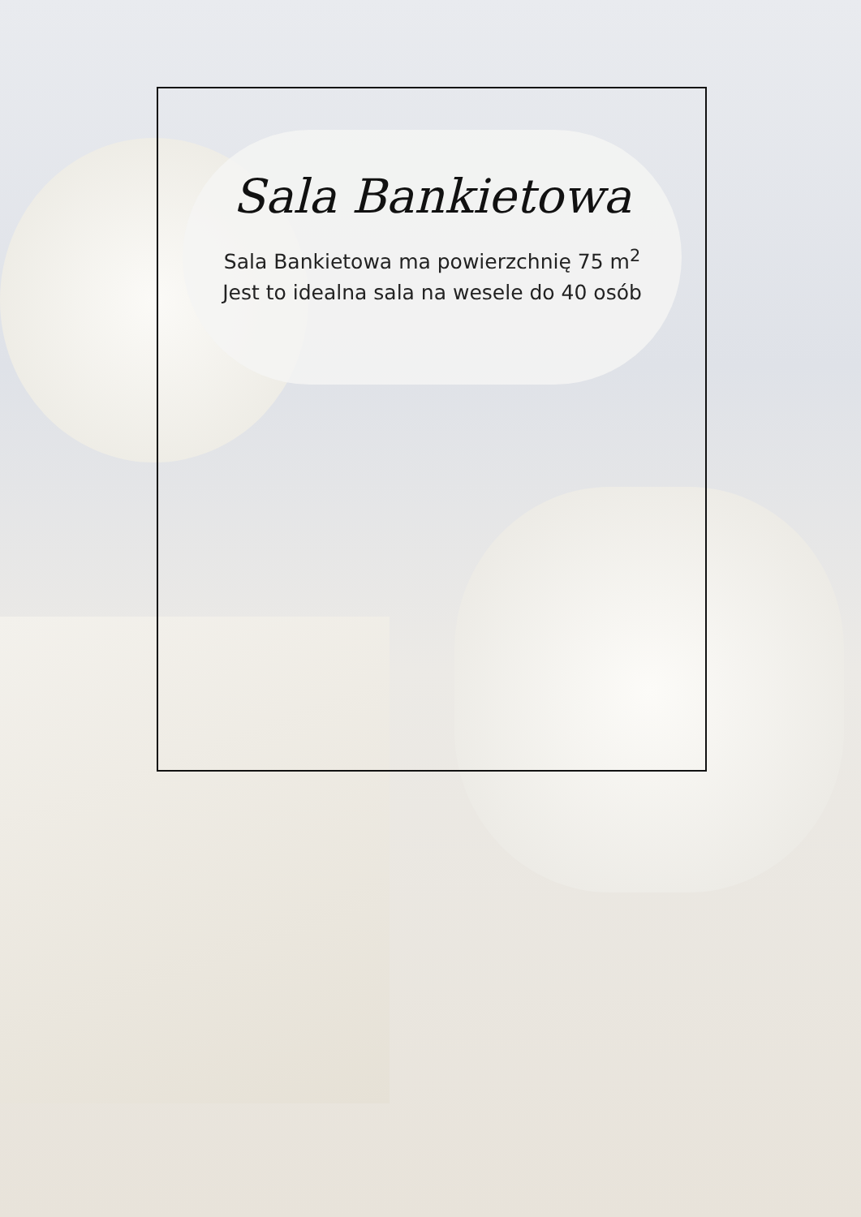Sala Bankietowa
Sala Bankietowa ma powierzchnię 75 m<sup>2</sup>
Jest to idealna sala na wesele do 40 osób